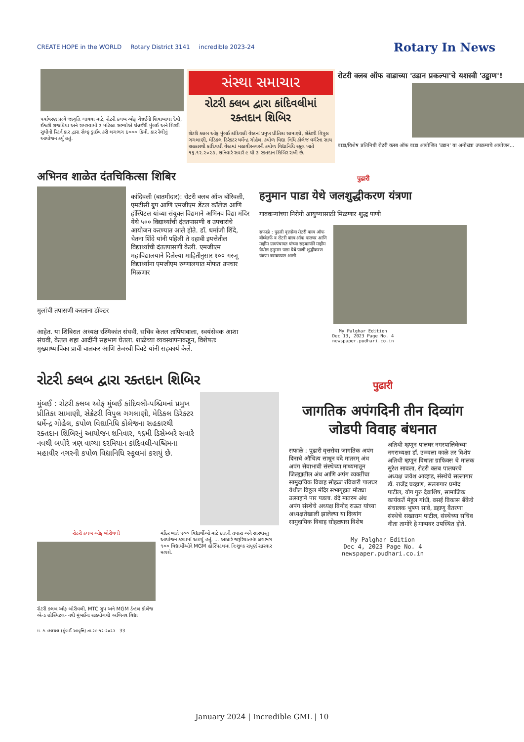CREATE HOPE in the WORLD Rotary District 3141 incredible 2023-24
Rotary In News
પર્યાવરણ પ્રત્યે જાગૃતિ લાવવા માટે, રોટરી ક્લબ ઓફ ચેન્નઈની શિવાબાલા દેવી, ઈશ્વરી રાજપ્રિયા અને રામસ્વામી ૩ મહિલા સભ્યોએ ચેન્નઈથી મુંબઈ અને શિરડી સુધીની રિટર્ન કાર દ્વારા સેલ્ફ ડ્રાઈવ કરી લગભગ ૬૦૦૦ કિમી. કાર રેલીનું આયોજન કર્યું હતું.
સંસ્થા સમાચાર
રોટરી ક્લબ દ્વારા કાંદિવલીમાં રક્તદાન શિબિર
રોટરી ક્લબ ઓફ મુંબઈ કાંદિવલી વેસ્ટનાં પ્રમુખ પ્રીતિકા સામાણી, સેક્રેટરી વિપુલ ગગલાણી, મેડિકલ ડિરેક્ટર ધર્મેન્દ્ર ગોહેલ, કપોળ વિદ્યા નિધિ કોલેજ વગેરેના સાથ સહકારથી કાંદિવલી વેસ્ટમાં મહાવીરનગરની કપોળ વિદ્યાનિધિ સ્કૂલ ખાતે ૧૬.૧૨.૨૦૨૩, શનિવારે સવારે ૯ થી ૩ રક્તદાન શિબિર રાખી છે.
रोटरी क्लब ऑफ वाडाच्या 'उडान प्रकल्पा'चे यशस्वी 'उड्डाण'!
वाडा/विशेष प्रतिनिधी रोटरी क्लब ऑफ वाडा आयोजित 'उडान' या अनोख्या उपक्रमाचे आयोजन...
अभिनव शाळेत दंतचिकित्सा शिबिर
मुलांची तपासणी करताना डॉक्टर कांदिवली (बातमीदार): रोटरी क्लब ऑफ बोरिवली, एमटीसी ग्रुप आणि एमजीएम डेंटल कॉलेज आणि हॉस्पिटल यांच्या संयुक्त विद्यमाने अभिनव विद्या मंदिर येथे ५०० विद्यार्थ्यांची दंततपासणी व उपचारांचे आयोजन करण्यात आले होते. डॉ. धर्माजी शिंदे, चेतना शिंदे यांनी पहिली ते दहावी इयत्तेतील विद्यार्थ्यांची दंततपासणी केली. एमजीएम महाविद्यालयाने दिलेल्या माहितीनुसार १०० गरजू विद्यार्थ्यांना एमजीएम रुग्णालयात मोफत उपचार मिळणार
आहेत. या शिबिरात अध्यक्ष रश्मिकांत संघवी, सचिव केतल तापियावाला, स्वयंसेवक आशा संघवी, केतल शहा आदींनी सहभाग घेतला. शाळेच्या व्यवस्थापनाकडून, विशेषतः मुख्याध्यापिका प्राची वालकर आणि तेजस्वी विवटे यांनी सहकार्य केले.
पुढारी
हनुमान पाडा येथे जलशुद्धीकरण यंत्रणा
गावकऱ्यांच्या निरोगी आयुष्यासाठी मिळणार शुद्ध पाणी
सफाळे : पुढारी वृत्तसेवा रोटरी क्लब ऑफ बॉम्बेतर्फे व रोटरी क्लब ऑफ पालघर आणि माहीम ग्रामपंचायत यांच्या सहकार्याने माहीम येथील हनुमान पाडा येथे पाणी शुद्धीकरण यंत्रणा बसवण्यात आली.
My Palghar Edition
Dec 13, 2023 Page No. 4
newspaper.pudhari.co.in
રોટરી ક્લબ દ્વારા રક્તદાન શિબિર
મુંબઈ : રોટરી ક્લબ ઓફ મુંબઈ કાંદિવલી-પશ્ચિમનાં પ્રમુખ પ્રીતિકા સામાણી, સેક્રેટરી વિપુલ ગગલાણી, મેડિકલ ડિરેક્ટર ધર્મેન્દ્ર ગોહેલ, કપોળ વિદ્યાનિધિ કોલેજના સહકારથી રક્તદાન શિબિરનું આયોજન શનિવાર, ૧૬મી ડિસેમ્બરે સવારે નવથી બપોરે ત્રણ વાગ્યા દરમિયાન કાંદિવલી-પશ્ચિમના મહાવીર નગરની કપોળ વિદ્યાનિધિ સ્કૂલમાં કરાયું છે.
રોટરી ક્લબ ઓફ બોરીવલી
રોટરી ક્લબ ઓફ બોરીવલી, MTC ગ્રુપ અને MGM ડેન્ટલ કોલેજ એન્ડ હોસ્પિટલ- નવી મુંબઈના સહયોગથી અભિનવ વિદ્યા
મંદિર ખાતે ૫૦૦ વિદ્યાર્થીઓ માટે દાંતની તપાસ અને સારવારનું આયોજન કરવામાં આવ્યું હતું. ... આધારે જરૂરિયાતમંદ લગભગ ૧૦૦ વિદ્યાર્થીઓને MGM હોસ્પિટલમાં નિ:શુલ્ક સંપૂર્ણ સારવાર મળશે.
મ. ક. હલચલ (મુંબઈ આવૃત્તિ) તા.૨૯-૧૨-૨૦૨૩ 33
पुढारी
जागतिक अपंगदिनी तीन दिव्यांग जोडपी विवाह बंधनात
सफाळे : पुढारी वृत्तसेवा जागतिक अपंग दिनाचे औचित्य साधून वंदे मातरम् अंध अपंग सेवाभावी संस्थेच्या माध्यमातून जिल्ह्यातील अंध आणि अपंग व्यक्तींचा सामुदायिक विवाह सोहळा रविवारी पालघर येथील विठ्ठल मंदिर सभागृहात मोठ्या उत्साहाने पार पडला. वंदे मातरम अंध अपंग संस्थेचे अध्यक्ष विनोद राऊत यांच्या अध्यक्षतेखाली झालेल्या या दिव्यांग सामुदायिक विवाह सोहळ्यास विशेष अतिथी म्हणून पालघर नगरपालिकेच्या नगराध्यक्षा डॉ. उज्वला काळे तर विशेष अतिथी म्हणून विधाता ग्राफिक्स चे मालक सुरेश सावला, रोटरी क्लब पालघरचे अध्यक्ष जयेश आव्हाड, संस्थेचे सल्लागार डॉ. राजेंद्र चव्हाण, सल्लागार प्रमोद पाटील, योग गुरु देवाशिष, सामाजिक कार्यकर्ते मेहुल गांधी, वसई विकास बँकेचे संचालक भूषण सावे, डहाणू वैतरणा संस्थेचे सखाराम पाटील, संस्थेच्या सचिव नीता तामोरे हे मान्यवर उपस्थित होते.
My Palghar Edition
Dec 4, 2023 Page No. 4
newspaper.pudhari.co.in
January 2024 | Incredible GML | 10